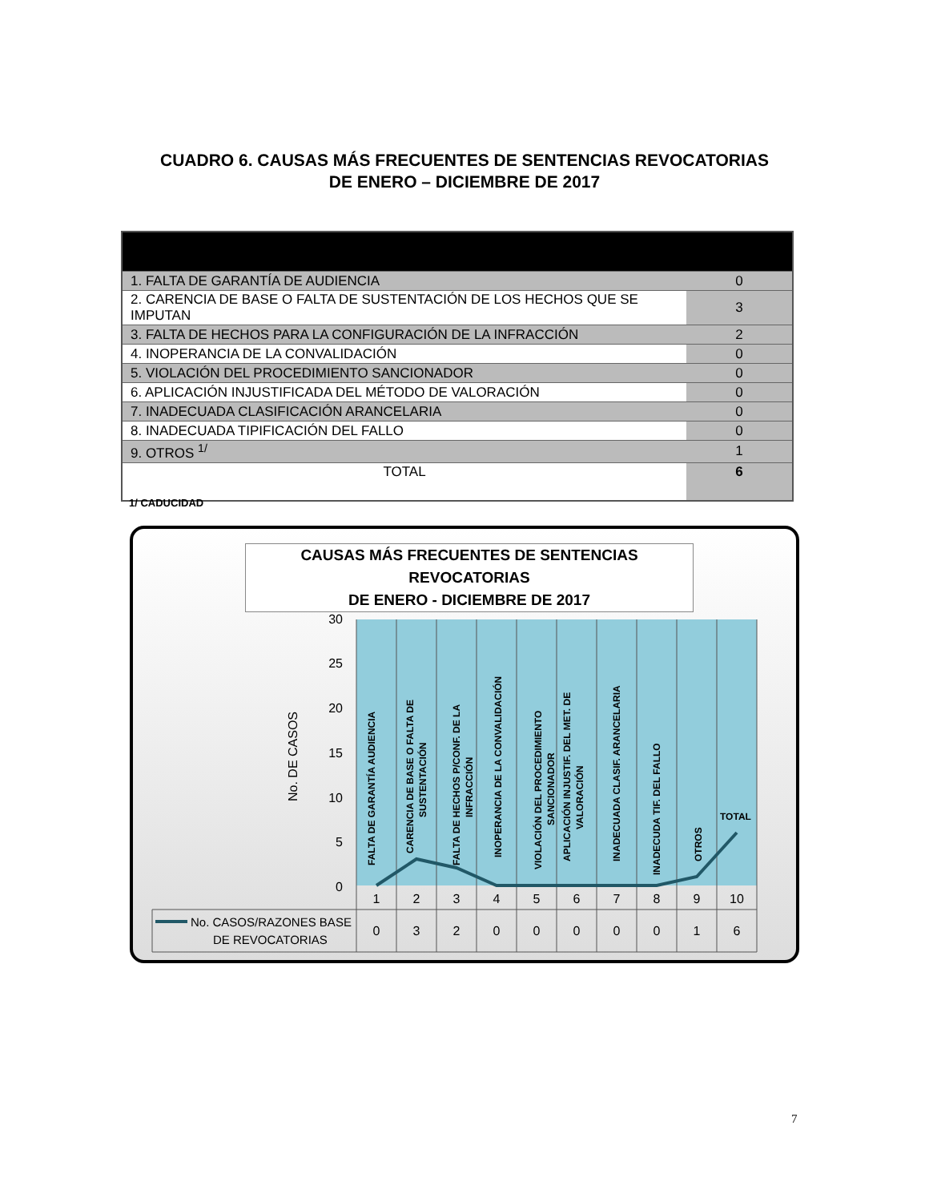CUADRO 6. CAUSAS MÁS FRECUENTES DE SENTENCIAS REVOCATORIAS
DE ENERO – DICIEMBRE DE 2017
| 1. FALTA DE GARANTÍA DE AUDIENCIA | 0 |
| 2. CARENCIA DE BASE O FALTA DE SUSTENTACIÓN DE LOS HECHOS QUE SE IMPUTAN | 3 |
| 3. FALTA DE HECHOS PARA LA CONFIGURACIÓN DE LA INFRACCIÓN | 2 |
| 4. INOPERANCIA DE LA CONVALIDACIÓN | 0 |
| 5. VIOLACIÓN DEL PROCEDIMIENTO SANCIONADOR | 0 |
| 6. APLICACIÓN INJUSTIFICADA DEL MÉTODO DE VALORACIÓN | 0 |
| 7. INADECUADA CLASIFICACIÓN ARANCELARIA | 0 |
| 8. INADECUADA TIPIFICACIÓN DEL FALLO | 0 |
| 9. OTROS <sup>1/</sup> | 1 |
| TOTAL | 6 |
1/ CADUCIDAD
CAUSAS MÁS FRECUENTES DE SENTENCIAS REVOCATORIAS
DE ENERO - DICIEMBRE DE 2017
30
25
20
15
10
5
0
No. DE CASOS
FALTA DE GARANTÍA AUDIENCIA
CARENCIA DE BASE O FALTA DE
SUSTENTACIÓN
FALTA DE HECHOS P/CONF. DE LA
INFRACCIÓN
INOPERANCIA DE LA CONVALIDACIÓN
VIOLACIÓN DEL PROCEDIMIENTO
SANCIONADOR
APLICACIÓN INJUSTIF. DEL MET. DE
VALORACIÓN
INADECUADA CLASIF. ARANCELARIA
INADECUDA TIF. DEL FALLO
OTROS
TOTAL
1
2
3
4
5
6
7
8
9
10
0
3
2
0
0
0
0
0
1
6
No. CASOS/RAZONES BASE
DE REVOCATORIAS
7